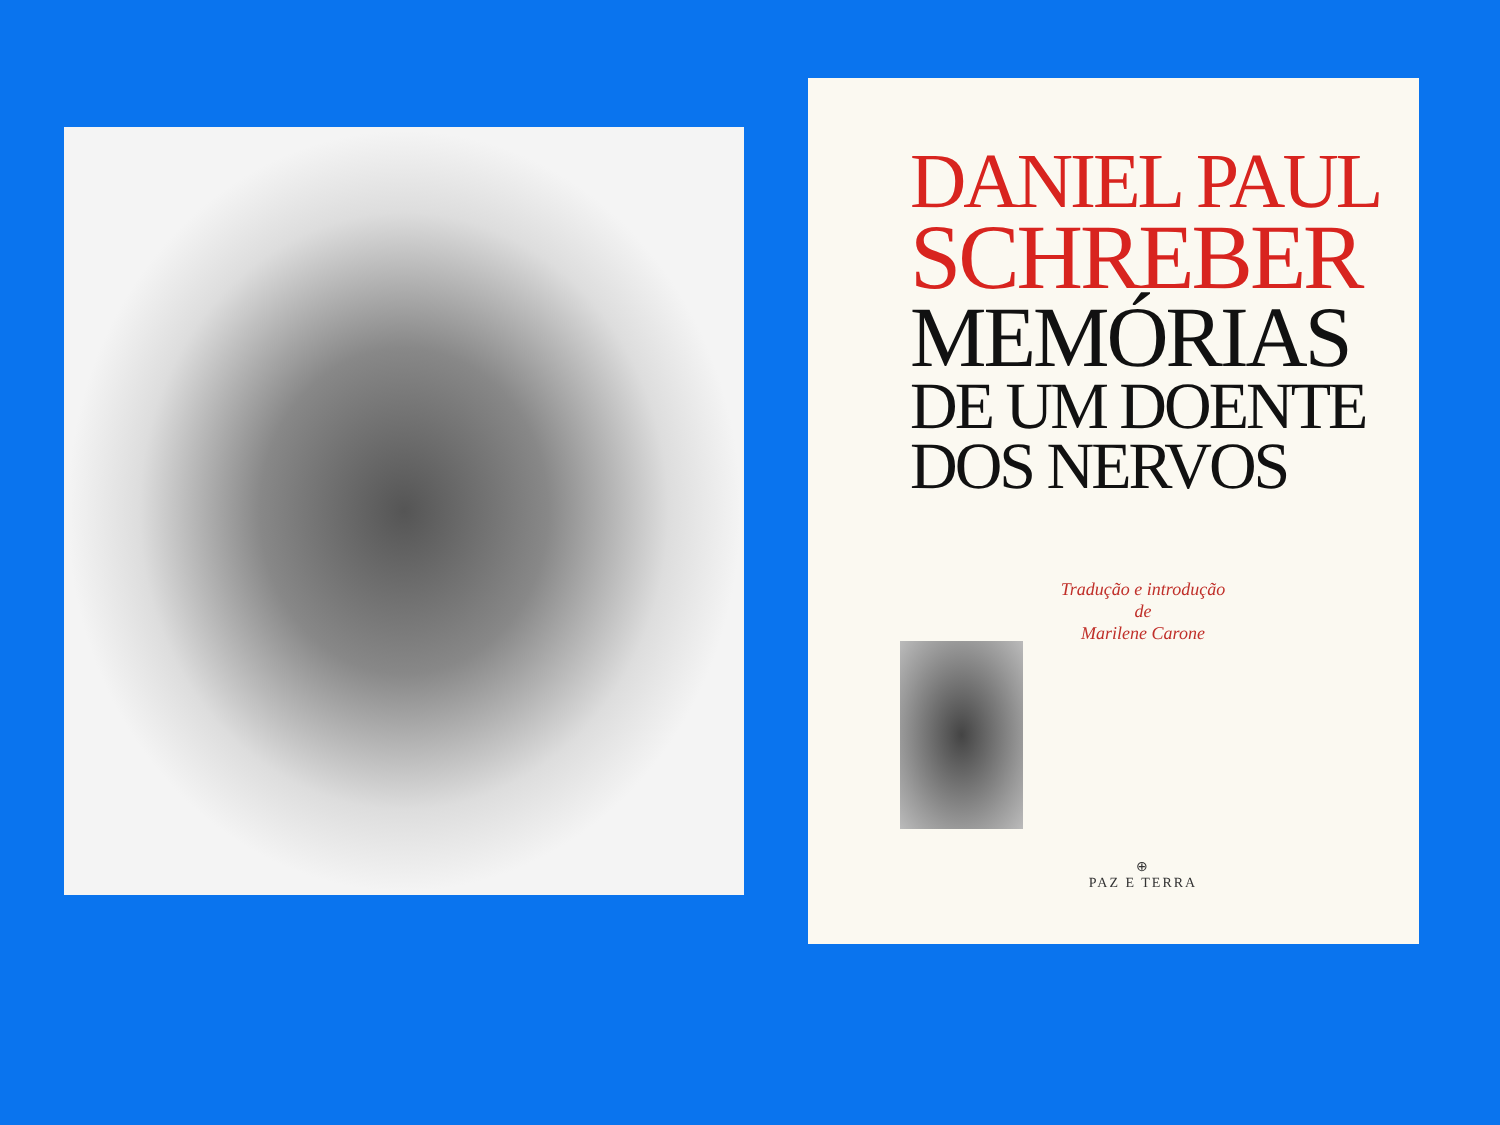DANIEL PAUL
SCHREBER
MEMÓRIAS
DE UM DOENTE
DOS NERVOS
Tradução e introdução
de
Marilene Carone
⊕
PAZ E TERRA